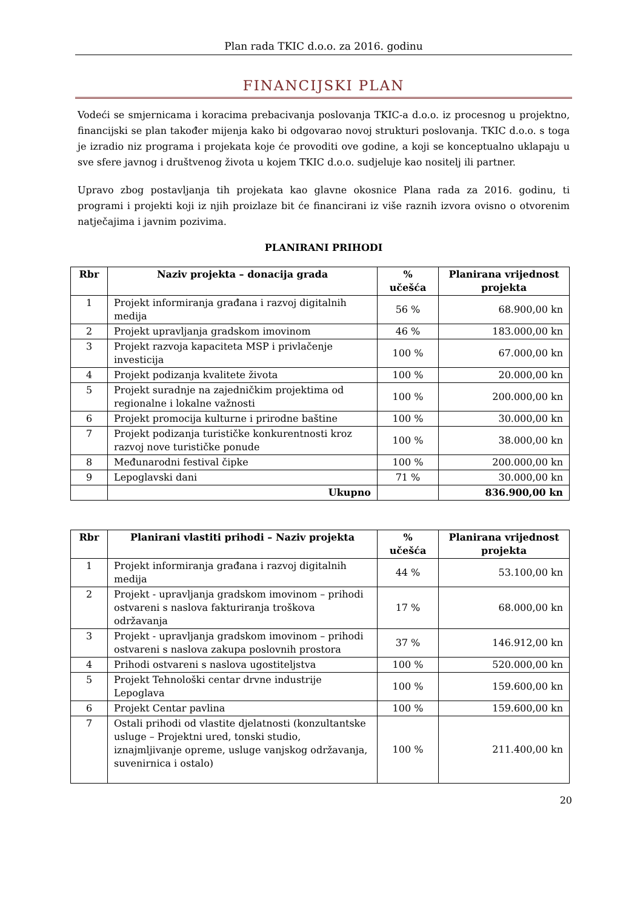Plan rada TKIC d.o.o. za 2016. godinu
FINANCIJSKI PLAN
Vodeći se smjernicama i koracima prebacivanja poslovanja TKIC-a d.o.o. iz procesnog u projektno, financijski se plan također mijenja kako bi odgovarao novoj strukturi poslovanja. TKIC d.o.o. s toga je izradio niz programa i projekata koje će provoditi ove godine, a koji se konceptualno uklapaju u sve sfere javnog i društvenog života u kojem TKIC d.o.o. sudjeluje kao nositelj ili partner.
Upravo zbog postavljanja tih projekata kao glavne okosnice Plana rada za 2016. godinu, ti programi i projekti koji iz njih proizlaze bit će financirani iz više raznih izvora ovisno o otvorenim natječajima i javnim pozivima.
PLANIRANI PRIHODI
| Rbr | Naziv projekta – donacija grada | % učešća | Planirana vrijednost projekta |
| --- | --- | --- | --- |
| 1 | Projekt informiranja građana i razvoj digitalnih medija | 56 % | 68.900,00 kn |
| 2 | Projekt upravljanja gradskom imovinom | 46 % | 183.000,00 kn |
| 3 | Projekt razvoja kapaciteta MSP i privlačenje investicija | 100 % | 67.000,00 kn |
| 4 | Projekt podizanja kvalitete života | 100 % | 20.000,00 kn |
| 5 | Projekt suradnje na zajedničkim projektima od regionalne i lokalne važnosti | 100 % | 200.000,00 kn |
| 6 | Projekt promocija kulturne i prirodne baštine | 100 % | 30.000,00 kn |
| 7 | Projekt podizanja turističke konkurentnosti kroz razvoj nove turističke ponude | 100 % | 38.000,00 kn |
| 8 | Međunarodni festival čipke | 100 % | 200.000,00 kn |
| 9 | Lepoglavski dani | 71 % | 30.000,00 kn |
| | Ukupno | | 836.900,00 kn |
| Rbr | Planirani vlastiti prihodi – Naziv projekta | % učešća | Planirana vrijednost projekta |
| --- | --- | --- | --- |
| 1 | Projekt informiranja građana i razvoj digitalnih medija | 44 % | 53.100,00 kn |
| 2 | Projekt - upravljanja gradskom imovinom – prihodi ostvareni s naslova fakturiranja troškova održavanja | 17 % | 68.000,00 kn |
| 3 | Projekt - upravljanja gradskom imovinom – prihodi ostvareni s naslova zakupa poslovnih prostora | 37 % | 146.912,00 kn |
| 4 | Prihodi ostvareni s naslova ugostiteljstva | 100 % | 520.000,00 kn |
| 5 | Projekt Tehnološki centar drvne industrije Lepoglava | 100 % | 159.600,00 kn |
| 6 | Projekt Centar pavlina | 100 % | 159.600,00 kn |
| 7 | Ostali prihodi od vlastite djelatnosti (konzultantske usluge – Projektni ured, tonski studio, iznajmljivanje opreme, usluge vanjskog održavanja, suvenirnica i ostalo) | 100 % | 211.400,00 kn |
20